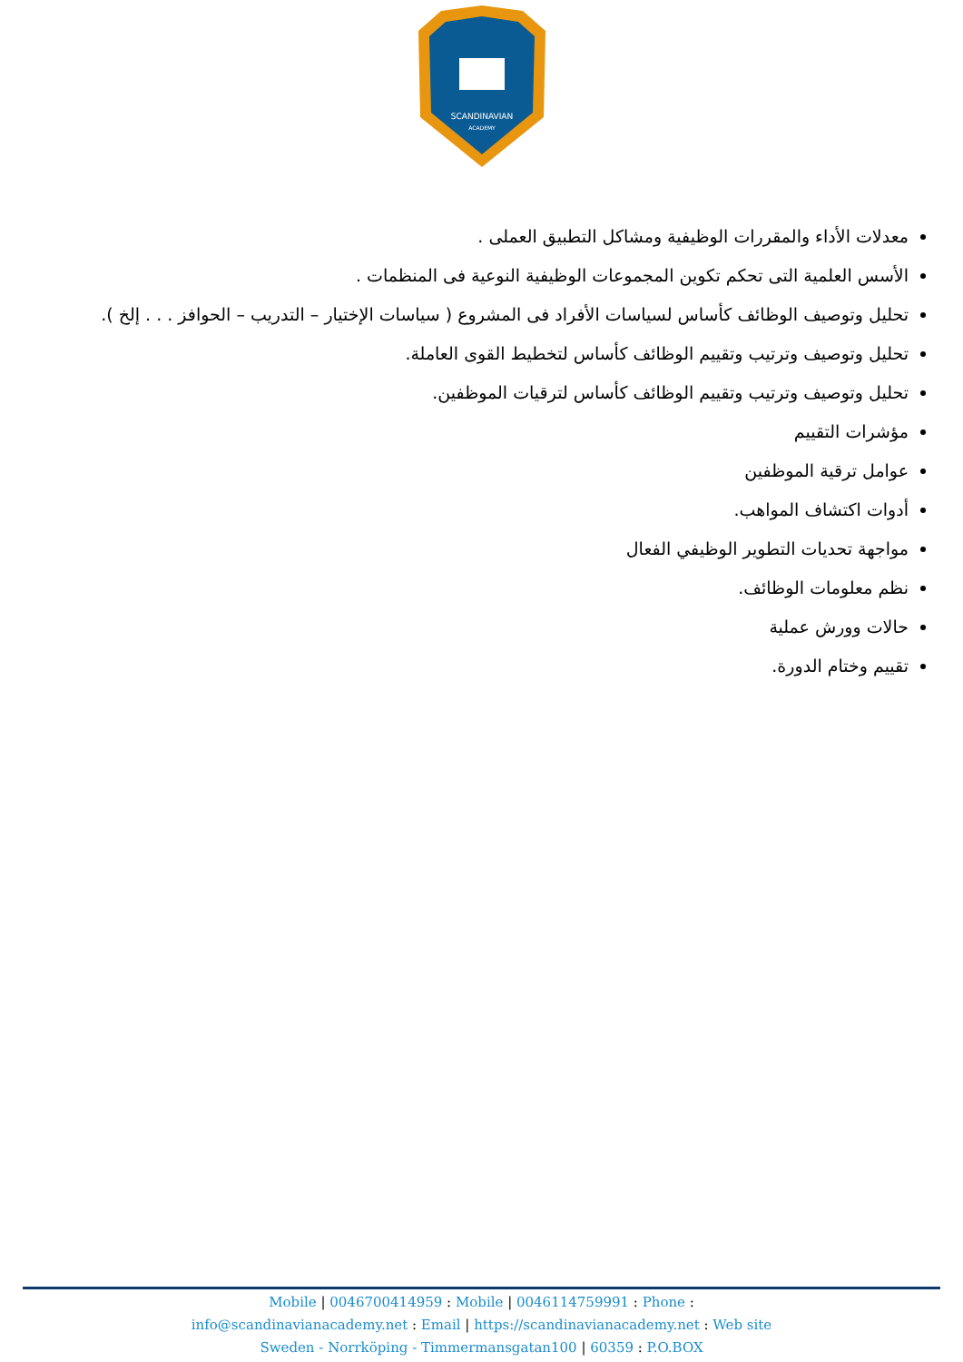SCANDINAVIAN
ACADEMY
معدلات الأداء والمقررات الوظيفية ومشاكل التطبيق العملى .
الأسس العلمية التى تحكم تكوين المجموعات الوظيفية النوعية فى المنظمات .
تحليل وتوصيف الوظائف كأساس لسياسات الأفراد فى المشروع ( سياسات الإختيار – التدريب – الحوافز . . . إلخ ).
تحليل وتوصيف وترتيب وتقييم الوظائف كأساس لتخطيط القوى العاملة.
تحليل وتوصيف وترتيب وتقييم الوظائف كأساس لترقيات الموظفين.
مؤشرات التقييم
عوامل ترقية الموظفين
أدوات اكتشاف المواهب.
مواجهة تحديات التطوير الوظيفي الفعال
نظم معلومات الوظائف.
حالات وورش عملية
تقييم وختام الدورة.
Mobile | 0046700414959 : Mobile | 0046114759991 : Phone :
info@scandinavianacademy.net : Email | https://scandinavianacademy.net : Web site
Sweden - Norrköping - Timmermansgatan100 | 60359 : P.O.BOX